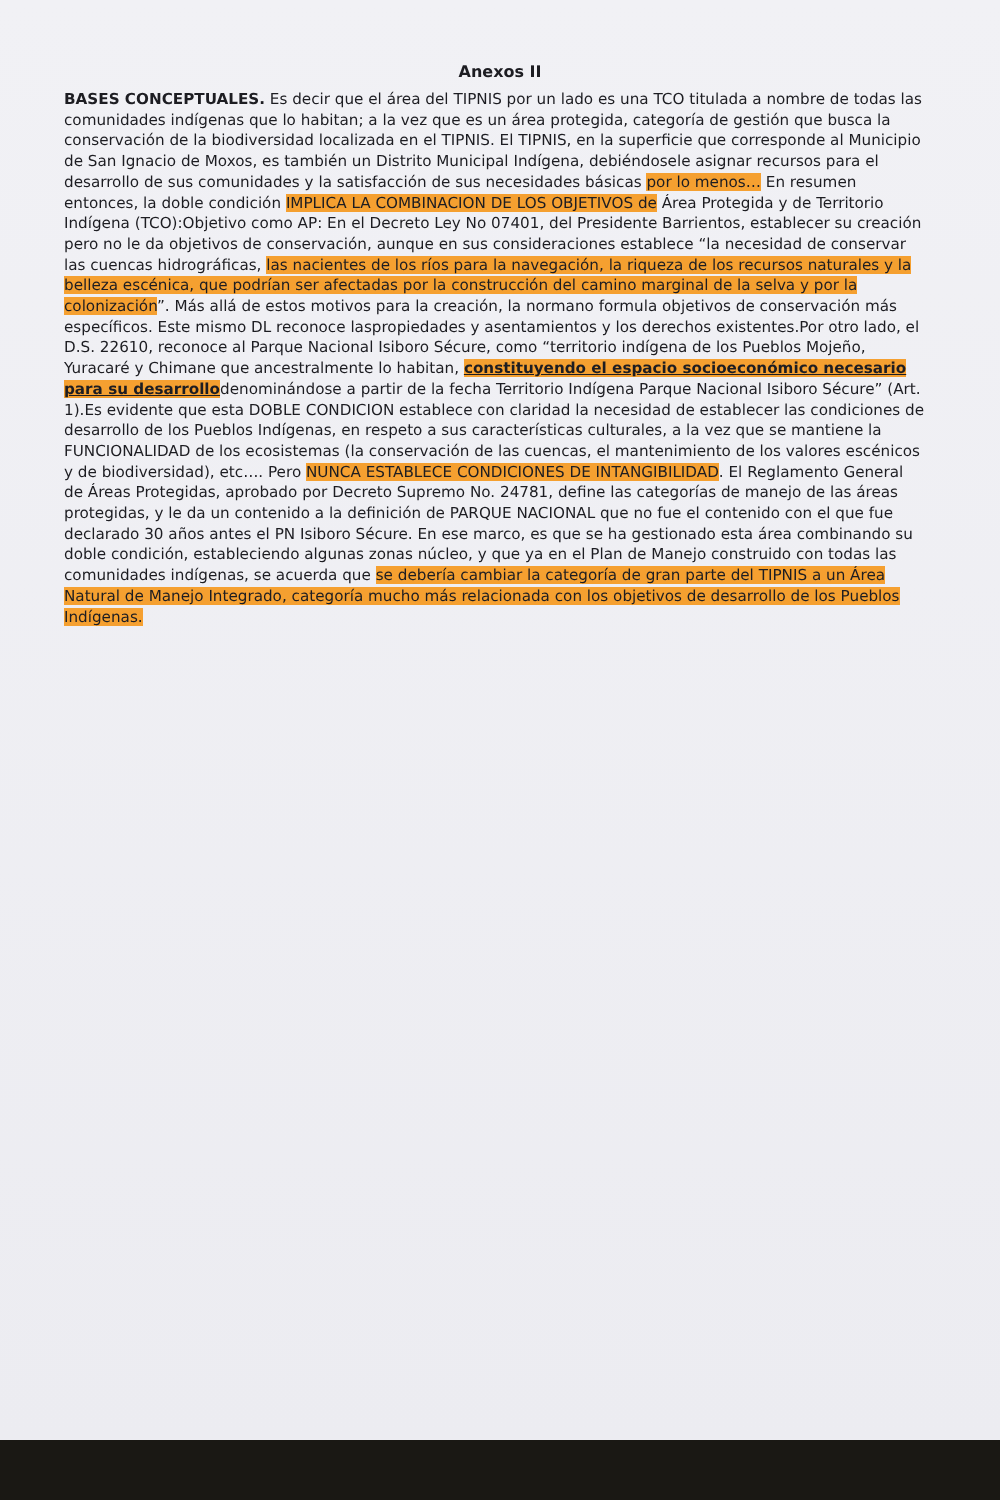Anexos II
BASES CONCEPTUALES. Es decir que el área del TIPNIS por un lado es una TCO titulada a nombre de todas las comunidades indígenas que lo habitan; a la vez que es un área protegida, categoría de gestión que busca la conservación de la biodiversidad localizada en el TIPNIS. El TIPNIS, en la superficie que corresponde al Municipio de San Ignacio de Moxos, es también un Distrito Municipal Indígena, debiéndosele asignar recursos para el desarrollo de sus comunidades y la satisfacción de sus necesidades básicas por lo menos… En resumen entonces, la doble condición IMPLICA LA COMBINACION DE LOS OBJETIVOS de Área Protegida y de Territorio Indígena (TCO):Objetivo como AP: En el Decreto Ley No 07401, del Presidente Barrientos, establecer su creación pero no le da objetivos de conservación, aunque en sus consideraciones establece “la necesidad de conservar las cuencas hidrográficas, las nacientes de los ríos para la navegación, la riqueza de los recursos naturales y la belleza escénica, que podrían ser afectadas por la construcción del camino marginal de la selva y por la colonización”. Más allá de estos motivos para la creación, la normano formula objetivos de conservación más específicos. Este mismo DL reconoce laspropiedades y asentamientos y los derechos existentes.Por otro lado, el D.S. 22610, reconoce al Parque Nacional Isiboro Sécure, como “territorio indígena de los Pueblos Mojeño, Yuracaré y Chimane que ancestralmente lo habitan, constituyendo el espacio socioeconómico necesario para su desarrollodenominándose a partir de la fecha Territorio Indígena Parque Nacional Isiboro Sécure” (Art. 1).Es evidente que esta DOBLE CONDICION establece con claridad la necesidad de establecer las condiciones de desarrollo de los Pueblos Indígenas, en respeto a sus características culturales, a la vez que se mantiene la FUNCIONALIDAD de los ecosistemas (la conservación de las cuencas, el mantenimiento de los valores escénicos y de biodiversidad), etc…. Pero NUNCA ESTABLECE CONDICIONES DE INTANGIBILIDAD. El Reglamento General de Áreas Protegidas, aprobado por Decreto Supremo No. 24781, define las categorías de manejo de las áreas protegidas, y le da un contenido a la definición de PARQUE NACIONAL que no fue el contenido con el que fue declarado 30 años antes el PN Isiboro Sécure. En ese marco, es que se ha gestionado esta área combinando su doble condición, estableciendo algunas zonas núcleo, y que ya en el Plan de Manejo construido con todas las comunidades indígenas, se acuerda que se debería cambiar la categoría de gran parte del TIPNIS a un Área Natural de Manejo Integrado, categoría mucho más relacionada con los objetivos de desarrollo de los Pueblos Indígenas.